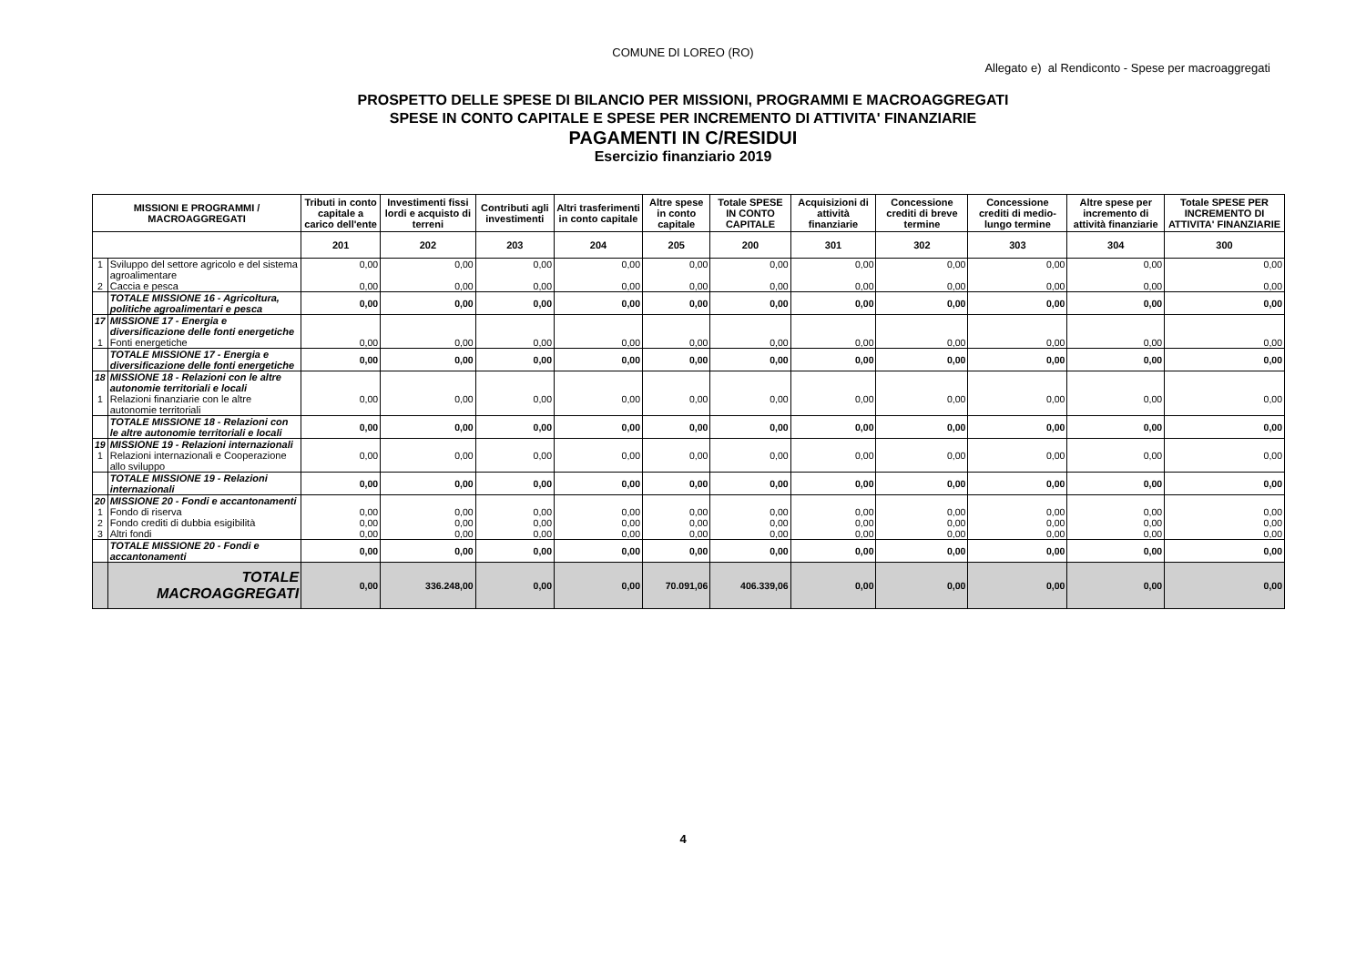COMUNE DI LOREO (RO)
Allegato e) al Rendiconto - Spese per macroaggregati
PROSPETTO DELLE SPESE DI BILANCIO PER MISSIONI, PROGRAMMI E MACROAGGREGATI
SPESE IN CONTO CAPITALE E SPESE PER INCREMENTO DI ATTIVITA' FINANZIARIE
PAGAMENTI IN C/RESIDUI
Esercizio finanziario 2019
| MISSIONI E PROGRAMMI / MACROAGGREGATI | | Tributi in conto capitale a carico dell'ente | Investimenti fissi lordi e acquisto di terreni | Contributi agli investimenti | Altri trasferimenti in conto capitale | Altre spese in conto capitale | Totale SPESE IN CONTO CAPITALE | Acquisizioni di attività finanziarie | Concessione crediti di breve termine | Concessione crediti di medio-lungo termine | Altre spese per incremento di attività finanziarie | Totale SPESE PER INCREMENTO DI ATTIVITA' FINANZIARIE |
| --- | --- | --- | --- | --- | --- | --- | --- | --- | --- | --- | --- | --- |
| | | 201 | 202 | 203 | 204 | 205 | 200 | 301 | 302 | 303 | 304 | 300 |
| 1 | Sviluppo del settore agricolo e del sistema agroalimentare | 0,00 | 0,00 | 0,00 | 0,00 | 0,00 | 0,00 | 0,00 | 0,00 | 0,00 | 0,00 | 0,00 |
| 2 | Caccia e pesca | 0,00 | 0,00 | 0,00 | 0,00 | 0,00 | 0,00 | 0,00 | 0,00 | 0,00 | 0,00 | 0,00 |
| | TOTALE MISSIONE 16 - Agricoltura, politiche agroalimentari e pesca | 0,00 | 0,00 | 0,00 | 0,00 | 0,00 | 0,00 | 0,00 | 0,00 | 0,00 | 0,00 | 0,00 |
| 17 | MISSIONE 17 - Energia e diversificazione delle fonti energetiche | | | | | | | | | | | |
| 1 | Fonti energetiche | 0,00 | 0,00 | 0,00 | 0,00 | 0,00 | 0,00 | 0,00 | 0,00 | 0,00 | 0,00 | 0,00 |
| | TOTALE MISSIONE 17 - Energia e diversificazione delle fonti energetiche | 0,00 | 0,00 | 0,00 | 0,00 | 0,00 | 0,00 | 0,00 | 0,00 | 0,00 | 0,00 | 0,00 |
| 18 | MISSIONE 18 - Relazioni con le altre autonomie territoriali e locali | | | | | | | | | | | |
| 1 | Relazioni finanziarie con le altre autonomie territoriali | 0,00 | 0,00 | 0,00 | 0,00 | 0,00 | 0,00 | 0,00 | 0,00 | 0,00 | 0,00 | 0,00 |
| | TOTALE MISSIONE 18 - Relazioni con le altre autonomie territoriali e locali | 0,00 | 0,00 | 0,00 | 0,00 | 0,00 | 0,00 | 0,00 | 0,00 | 0,00 | 0,00 | 0,00 |
| 19 | MISSIONE 19 - Relazioni internazionali | | | | | | | | | | | |
| 1 | Relazioni internazionali e Cooperazione allo sviluppo | 0,00 | 0,00 | 0,00 | 0,00 | 0,00 | 0,00 | 0,00 | 0,00 | 0,00 | 0,00 | 0,00 |
| | TOTALE MISSIONE 19 - Relazioni internazionali | 0,00 | 0,00 | 0,00 | 0,00 | 0,00 | 0,00 | 0,00 | 0,00 | 0,00 | 0,00 | 0,00 |
| 20 | MISSIONE 20 - Fondi e accantonamenti | | | | | | | | | | | |
| 1 | Fondo di riserva | 0,00 | 0,00 | 0,00 | 0,00 | 0,00 | 0,00 | 0,00 | 0,00 | 0,00 | 0,00 | 0,00 |
| 2 | Fondo crediti di dubbia esigibilità | 0,00 | 0,00 | 0,00 | 0,00 | 0,00 | 0,00 | 0,00 | 0,00 | 0,00 | 0,00 | 0,00 |
| 3 | Altri fondi | 0,00 | 0,00 | 0,00 | 0,00 | 0,00 | 0,00 | 0,00 | 0,00 | 0,00 | 0,00 | 0,00 |
| | TOTALE MISSIONE 20 - Fondi e accantonamenti | 0,00 | 0,00 | 0,00 | 0,00 | 0,00 | 0,00 | 0,00 | 0,00 | 0,00 | 0,00 | 0,00 |
| | TOTALE MACROAGGREGATI | 0,00 | 336.248,00 | 0,00 | 0,00 | 70.091,06 | 406.339,06 | 0,00 | 0,00 | 0,00 | 0,00 | 0,00 |
4